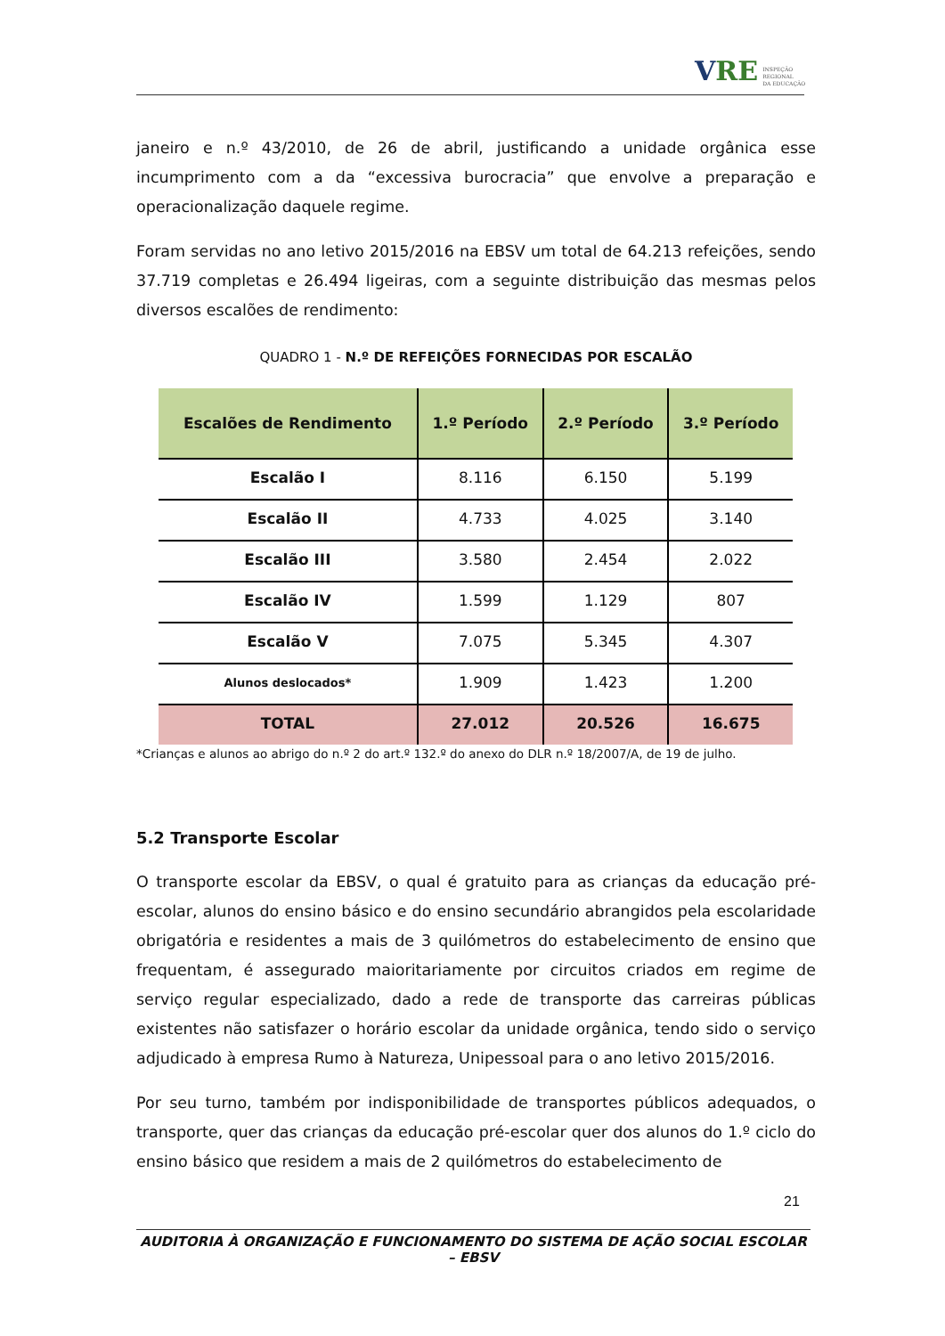VRE INSPEÇÃO
REGIONAL
DA EDUCAÇÃO
janeiro e n.º 43/2010, de 26 de abril, justificando a unidade orgânica esse incumprimento com a da “excessiva burocracia” que envolve a preparação e operacionalização daquele regime.
Foram servidas no ano letivo 2015/2016 na EBSV um total de 64.213 refeições, sendo 37.719 completas e 26.494 ligeiras, com a seguinte distribuição das mesmas pelos diversos escalões de rendimento:
QUADRO 1 - N.º DE REFEIÇÕES FORNECIDAS POR ESCALÃO
| Escalões de Rendimento | 1.º Período | 2.º Período | 3.º Período |
| --- | --- | --- | --- |
| Escalão I | 8.116 | 6.150 | 5.199 |
| Escalão II | 4.733 | 4.025 | 3.140 |
| Escalão III | 3.580 | 2.454 | 2.022 |
| Escalão IV | 1.599 | 1.129 | 807 |
| Escalão V | 7.075 | 5.345 | 4.307 |
| Alunos deslocados* | 1.909 | 1.423 | 1.200 |
| TOTAL | 27.012 | 20.526 | 16.675 |
*Crianças e alunos ao abrigo do n.º 2 do art.º 132.º do anexo do DLR n.º 18/2007/A, de 19 de julho.
5.2 Transporte Escolar
O transporte escolar da EBSV, o qual é gratuito para as crianças da educação pré-escolar, alunos do ensino básico e do ensino secundário abrangidos pela escolaridade obrigatória e residentes a mais de 3 quilómetros do estabelecimento de ensino que frequentam, é assegurado maioritariamente por circuitos criados em regime de serviço regular especializado, dado a rede de transporte das carreiras públicas existentes não satisfazer o horário escolar da unidade orgânica, tendo sido o serviço adjudicado à empresa Rumo à Natureza, Unipessoal para o ano letivo 2015/2016.
Por seu turno, também por indisponibilidade de transportes públicos adequados, o transporte, quer das crianças da educação pré-escolar quer dos alunos do 1.º ciclo do ensino básico que residem a mais de 2 quilómetros do estabelecimento de
21
AUDITORIA À ORGANIZAÇÃO E FUNCIONAMENTO DO SISTEMA DE AÇÃO SOCIAL ESCOLAR – EBSV